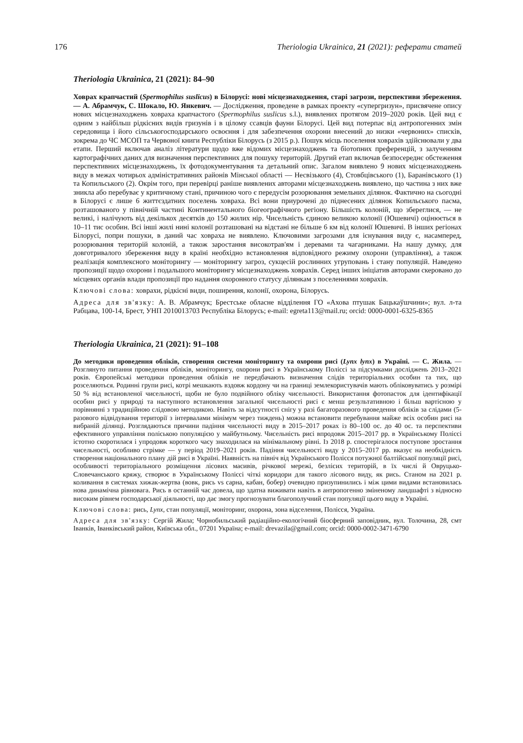176 Theriologia Ukrainica, 21 (2021): реферати статей
Theriologia Ukrainica, 21 (2021): 84–90
Ховрах крапчастий (Spermophilus suslicus) в Білорусі: нові місцезнаходження, старі загрози, перспективи збереження. — А. Абрамчук, С. Шокало, Ю. Янкевич. — Дослідження, проведене в рамках проекту «супергризун», присвячене опису нових місцезнаходжень ховраха крапчастого (Spermophilus suslicus s.l.), виявлених протягом 2019–2020 років. Цей вид є одним з найбільш рідкісних видів гризунів і в цілому ссавців фауни Білорусі. Цей вид потерпає від антропогенних змін середовища і його сільськогосподарського освоєння і для забезпечення охорони внесений до низки «червоних» списків, зокрема до ЧС МСОП та Червоної книги Республіки Білорусь (з 2015 р.). Пошук місць поселення ховрахів здійснювали у два етапи. Перший включав аналіз літератури щодо вже відомих місцезнаходжень та біотопних преференцій, з залученням картографічних даних для визначення перспективних для пошуку територій. Другий етап включав безпосереднє обстеження перспективних місцезнаходжень, їх фотодокументування та детальний опис. Загалом виявлено 9 нових місцезнаходжень виду в межах чотирьох адміністративних районів Мінської області — Несвізького (4), Стовбцівського (1), Баранівського (1) та Копильського (2). Окрім того, при перевірці раніше виявлених авторами місцезнаходжень виявлено, що частина з них вже зникла або перебуває у критичному стані, причиною чого є передусім розорювання земельних ділянок. Фактично на сьогодні в Білорусі є лише 6 життєздатних поселень ховраха. Всі вони приурочені до піднесених ділянок Копильського пасма, розташованого у північній частині Континентального біогеографічного регіону. Більшість колоній, що збереглися, — не великі, і налічують від декількох десятків до 150 жилих нір. Чисельність єдиною великою колонії (Юшевичі) оцінюється в 10–11 тис особин. Всі інші жилі нині колонії розташовані на відстані не більше 6 км від колонії Юшевичі. В інших регіонах Білорусі, попри пошуки, в даний час ховраха не виявлено. Ключовими загрозами для існування виду є, насамперед, розорювання територій колоній, а також заростання високотрав'ям і деревами та чагарниками. На нашу думку, для довготривалого збереження виду в країні необхідно встановлення відповідного режиму охорони (управління), а також реалізація комплексного моніторингу — моніторингу загроз, сукцесій рослинних угруповань і стану популяцій. Наведено пропозиції щодо охорони і подальшого моніторингу місцезнаходжень ховрахів. Серед інших ініціатив авторами скеровано до місцевих органів влади пропозиції про надання охоронного статусу ділянкам з поселеннями ховрахів.
Ключові слова: ховрахи, рідкісні види, поширення, колонії, охорона, Білорусь.
Адреса для зв'язку: А. В. Абрамчук; Брестське обласне відділення ГО «Ахова птушак Бацькаўшчини»; вул. л-та Рабцава, 100-14, Брест, УНП 2010013703 Республіка Білорусь; e-mail: egreta113@mail.ru; orcid: 0000-0001-6325-8365
Theriologia Ukrainica, 21 (2021): 91–108
До методики проведення обліків, створення системи моніторингу та охорони рисі (Lynx lynx) в Україні. — С. Жила. — Розглянуто питання проведення обліків, моніторингу, охорони рисі в Українському Поліссі за підсумками досліджень 2013–2021 років. Європейські методики проведення обліків не передбачають визначення слідів територіальних особин та тих, що розселяються. Родинні групи рисі, котрі мешкають вздовж кордону чи на границі землекористувачів мають обліковуватись у розмірі 50 % від встановленої чисельності, щоби не було подвійного обліку чисельності. Використання фотопасток для ідентифікації особин рисі у природі та наступного встановлення загальної чисельності рисі є менш результативною і більш вартісною у порівнянні з традиційною слідовою методикою. Навіть за відсутності снігу у разі багаторазового проведення обліків за слідами (5-разового відвідування території з інтервалами мінімум через тиждень) можна встановити перебування майже всіх особин рисі на вибраній ділянці. Розглядаються причини падіння чисельності виду в 2015–2017 роках із 80–100 ос. до 40 ос. та перспективи ефективного управління поліською популяцією у майбутньому. Чисельність рисі впродовж 2015–2017 рр. в Українському Поліссі істотно скоротилася і упродовж короткого часу знаходилася на мінімальному рівні. Із 2018 р. спостерігалося поступове зростання чисельності, особливо стрімке — у період 2019–2021 років. Падіння чисельності виду у 2015–2017 рр. вказує на необхідність створення національного плану дій рисі в Україні. Наявність на північ від Українського Полісся потужної балтійської популяції рисі, особливості територіального розміщення лісових масивів, річкової мережі, безлісих територій, в їх числі й Овруцько-Словечанського кряжу, створює в Українському Поліссі чіткі коридори для такого лісового виду, як рись. Станом на 2021 р. коливання в системах хижак-жертва (вовк, рись vs сарна, кабан, бобер) очевидно призупинились і між цими видами встановилась нова динамічна рівновага. Рись в останній час довела, що здатна виживати навіть в антропогенно зміненому ландшафті з відносно високим рівнем господарської діяльності, що дає змогу прогнозувати благополучний стан популяції цього виду в Україні.
Ключові слова: рись, Lynx, стан популяції, моніторинг, охорона, зона відселення, Полісся, Україна.
Адреса для зв'язку: Сергій Жила; Чорнобильський радіаційно-екологічний біосферний заповідник, вул. Толочина, 28, смт Іванків, Іванківський район, Київська обл., 07201 Україна; e-mail: drevazila@gmail.com; orcid: 0000-0002-3471-6790